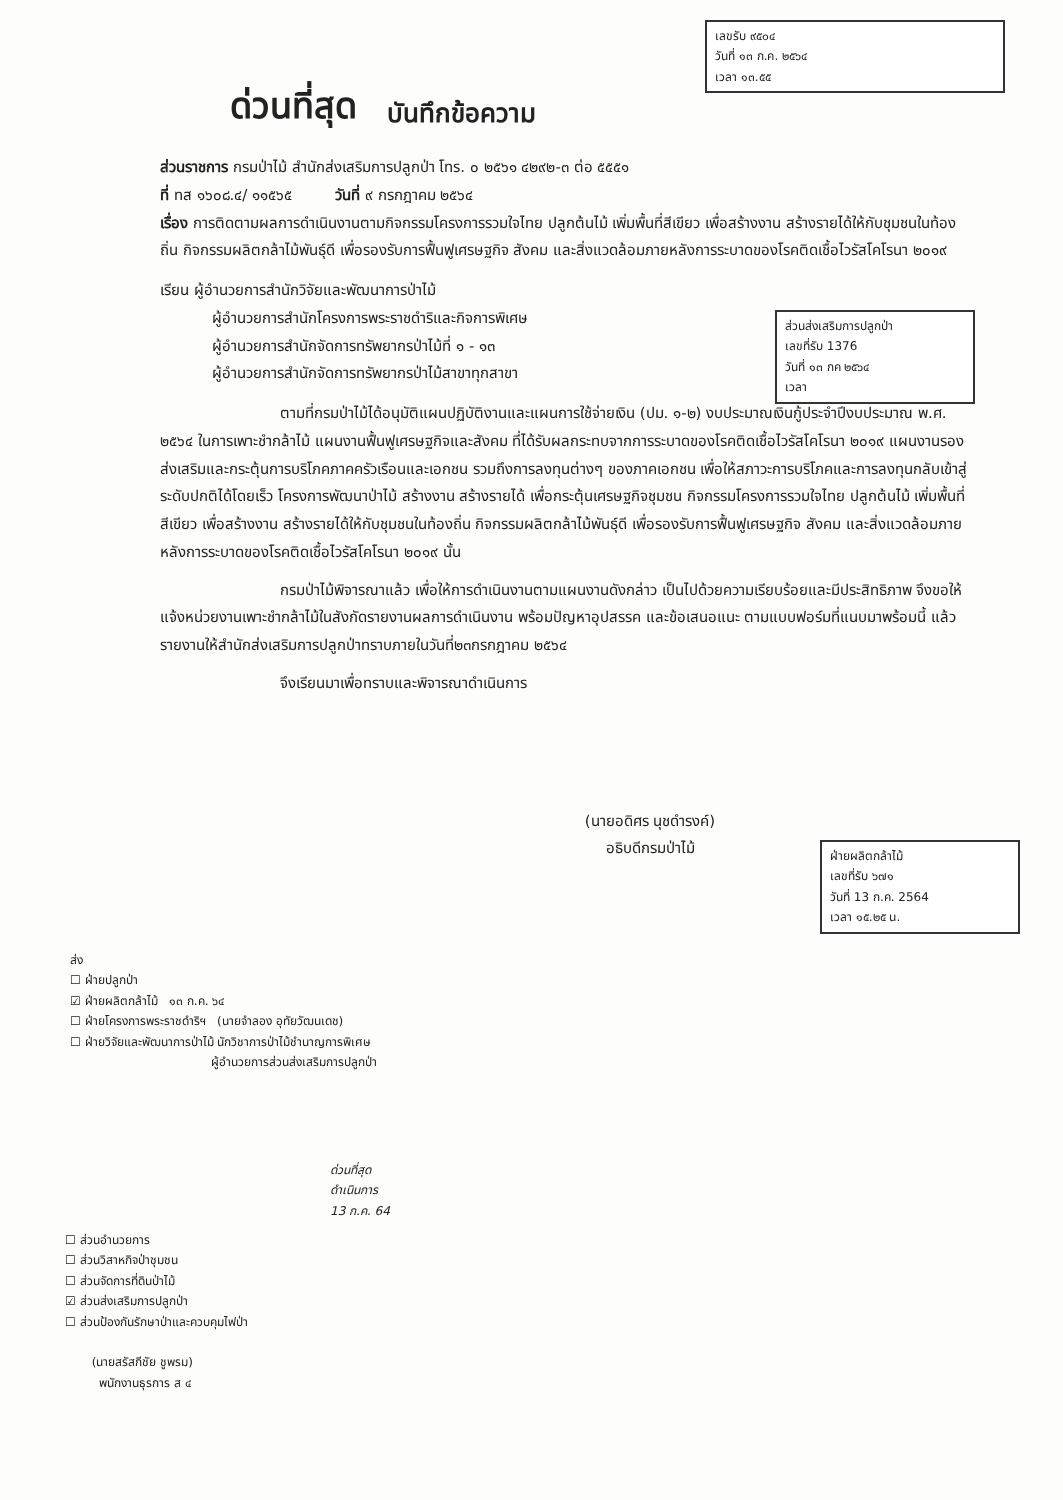เลขรับ ๙๕๐๔
วันที่ ๑๓ ก.ค. ๒๕๖๔
เวลา ๑๓.๕๕
ด่วนที่สุด บันทึกข้อความ
ส่วนราชการ กรมป่าไม้ สำนักส่งเสริมการปลูกป่า โทร. ๐ ๒๕๖๑ ๔๒๙๒-๓ ต่อ ๕๕๕๑
ที่ ทส ๑๖๐๘.๔/ ๑๑๕๖๕ วันที่ ๙ กรกฎาคม ๒๕๖๔
เรื่อง การติดตามผลการดำเนินงานตามกิจกรรมโครงการรวมใจไทย ปลูกต้นไม้ เพิ่มพื้นที่สีเขียว เพื่อสร้างงาน สร้างรายได้ให้กับชุมชนในท้องถิ่น กิจกรรมผลิตกล้าไม้พันธุ์ดี เพื่อรองรับการฟื้นฟูเศรษฐกิจ สังคม และสิ่งแวดล้อมภายหลังการระบาดของโรคติดเชื้อไวรัสโคโรนา ๒๐๑๙
ส่วนส่งเสริมการปลูกป่า
เลขที่รับ 1376
วันที่ ๑๓ กค ๒๕๖๔
เวลา
เรียน ผู้อำนวยการสำนักวิจัยและพัฒนาการป่าไม้
ผู้อำนวยการสำนักโครงการพระราชดำริและกิจการพิเศษ
ผู้อำนวยการสำนักจัดการทรัพยากรป่าไม้ที่ ๑ - ๑๓
ผู้อำนวยการสำนักจัดการทรัพยากรป่าไม้สาขาทุกสาขา
ตามที่กรมป่าไม้ได้อนุมัติแผนปฏิบัติงานและแผนการใช้จ่ายเงิน (ปม. ๑-๒) งบประมาณเงินกู้ประจำปีงบประมาณ พ.ศ. ๒๕๖๔ ในการเพาะชำกล้าไม้ แผนงานฟื้นฟูเศรษฐกิจและสังคม ที่ได้รับผลกระทบจากการระบาดของโรคติดเชื้อไวรัสโคโรนา ๒๐๑๙ แผนงานรองส่งเสริมและกระตุ้นการบริโภคภาคครัวเรือนและเอกชน รวมถึงการลงทุนต่างๆ ของภาคเอกชน เพื่อให้สภาวะการบริโภคและการลงทุนกลับเข้าสู่ระดับปกติได้โดยเร็ว โครงการพัฒนาป่าไม้ สร้างงาน สร้างรายได้ เพื่อกระตุ้นเศรษฐกิจชุมชน กิจกรรมโครงการรวมใจไทย ปลูกต้นไม้ เพิ่มพื้นที่สีเขียว เพื่อสร้างงาน สร้างรายได้ให้กับชุมชนในท้องถิ่น กิจกรรมผลิตกล้าไม้พันธุ์ดี เพื่อรองรับการฟื้นฟูเศรษฐกิจ สังคม และสิ่งแวดล้อมภายหลังการระบาดของโรคติดเชื้อไวรัสโคโรนา ๒๐๑๙ นั้น
กรมป่าไม้พิจารณาแล้ว เพื่อให้การดำเนินงานตามแผนงานดังกล่าว เป็นไปด้วยความเรียบร้อยและมีประสิทธิภาพ จึงขอให้แจ้งหน่วยงานเพาะชำกล้าไม้ในสังกัดรายงานผลการดำเนินงาน พร้อมปัญหาอุปสรรค และข้อเสนอแนะ ตามแบบฟอร์มที่แนบมาพร้อมนี้ แล้วรายงานให้สำนักส่งเสริมการปลูกป่าทราบภายในวันที่๒๓กรกฎาคม ๒๕๖๔
จึงเรียนมาเพื่อทราบและพิจารณาดำเนินการ
ฝ่ายผลิตกล้าไม้
เลขที่รับ ๖๗๑
วันที่ 13 ก.ค. 2564
เวลา ๑๕.๒๕ น.
(นายอดิศร นุชดำรงค์)
อธิบดีกรมป่าไม้
ส่ง
☐ ฝ่ายปลูกป่า
☑ ฝ่ายผลิตกล้าไม้ ๑๓ ก.ค. ๖๔
☐ ฝ่ายโครงการพระราชดำริฯ (นายจำลอง อุทัยวัฒนเดช)
☐ ฝ่ายวิจัยและพัฒนาการป่าไม้ นักวิชาการป่าไม้ชำนาญการพิเศษ
ผู้อำนวยการส่วนส่งเสริมการปลูกป่า
☐ ส่วนอำนวยการ
☐ ส่วนวิสาหกิจป่าชุมชน
☐ ส่วนจัดการที่ดินป่าไม้
☑ ส่วนส่งเสริมการปลูกป่า
☐ ส่วนป้องกันรักษาป่าและควบคุมไฟป่า
(นายสรัสกีชัย ชูพรม)
พนักงานธุรการ ส ๔
ด่วนที่สุด
ดำเนินการ
13 ก.ค. 64